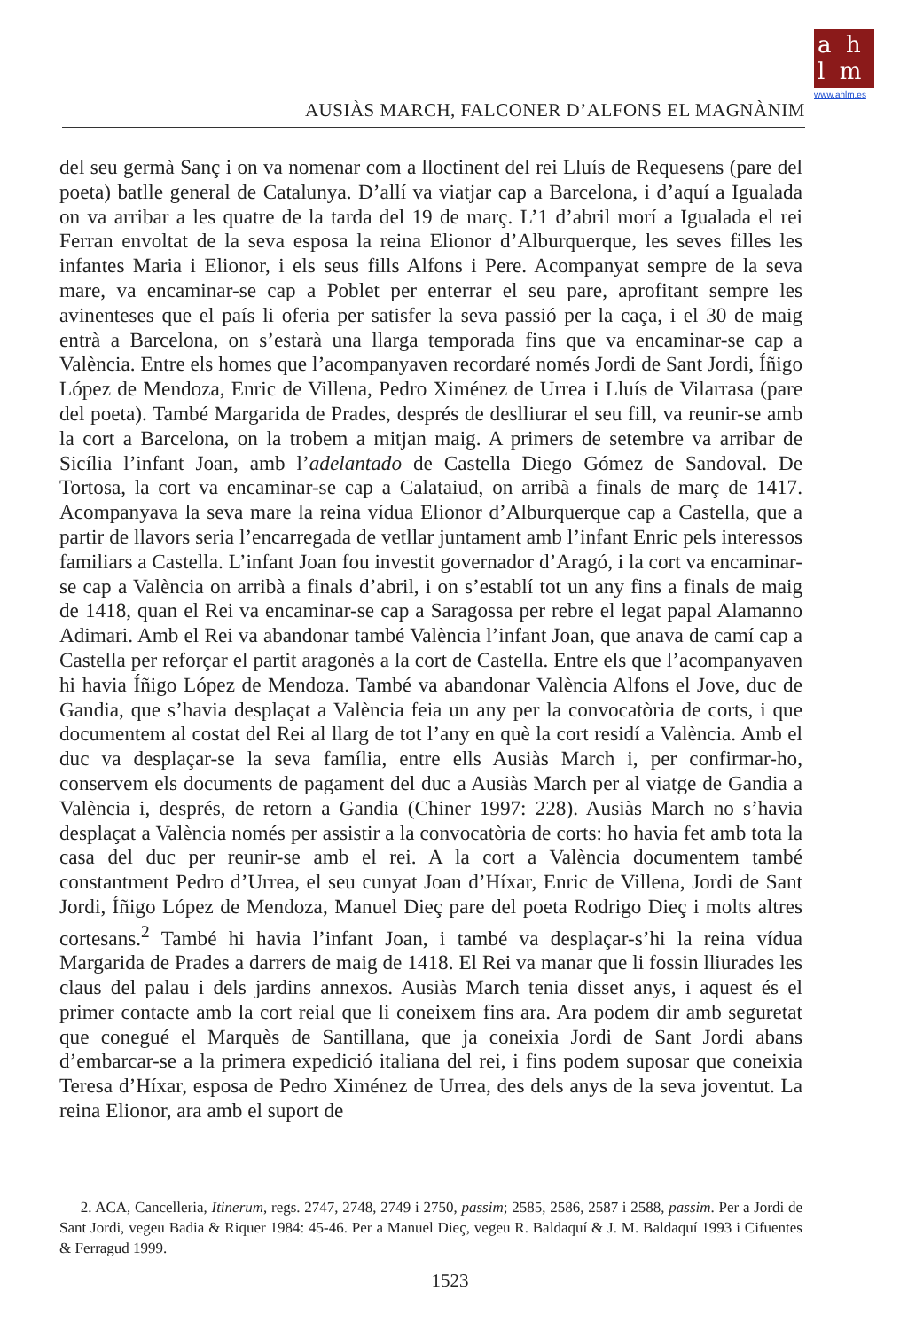a h
l m
www.ahlm.es
AUSIÀS MARCH, FALCONER D’ALFONS EL MAGNÀNIM
del seu germà Sanç i on va nomenar com a lloctinent del rei Lluís de Requesens (pare del poeta) batlle general de Catalunya. D’allí va viatjar cap a Barcelona, i d’aquí a Igualada on va arribar a les quatre de la tarda del 19 de març. L’1 d’abril morí a Igualada el rei Ferran envoltat de la seva esposa la reina Elionor d’Alburquerque, les seves filles les infantes Maria i Elionor, i els seus fills Alfons i Pere. Acompanyat sempre de la seva mare, va encaminar-se cap a Poblet per enterrar el seu pare, aprofitant sempre les avinenteses que el país li oferia per satisfer la seva passió per la caça, i el 30 de maig entrà a Barcelona, on s’estarà una llarga temporada fins que va encaminar-se cap a València. Entre els homes que l’acompanyaven recordaré només Jordi de Sant Jordi, Íñigo López de Mendoza, Enric de Villena, Pedro Ximénez de Urrea i Lluís de Vilarrasa (pare del poeta). També Margarida de Prades, després de deslliurar el seu fill, va reunir-se amb la cort a Barcelona, on la trobem a mitjan maig. A primers de setembre va arribar de Sicília l’infant Joan, amb l’adelantado de Castella Diego Gómez de Sandoval. De Tortosa, la cort va encaminar-se cap a Calataiud, on arribà a finals de març de 1417. Acompanyava la seva mare la reina vídua Elionor d’Alburquerque cap a Castella, que a partir de llavors seria l’encarregada de vetllar juntament amb l’infant Enric pels interessos familiars a Castella. L’infant Joan fou investit governador d’Aragó, i la cort va encaminar-se cap a València on arribà a finals d’abril, i on s’establí tot un any fins a finals de maig de 1418, quan el Rei va encaminar-se cap a Saragossa per rebre el legat papal Alamanno Adimari. Amb el Rei va abandonar també València l’infant Joan, que anava de camí cap a Castella per reforçar el partit aragonès a la cort de Castella. Entre els que l’acompanyaven hi havia Íñigo López de Mendoza. També va abandonar València Alfons el Jove, duc de Gandia, que s’havia desplaçat a València feia un any per la convocatòria de corts, i que documentem al costat del Rei al llarg de tot l’any en què la cort residí a València. Amb el duc va desplaçar-se la seva família, entre ells Ausiàs March i, per confirmar-ho, conservem els documents de pagament del duc a Ausiàs March per al viatge de Gandia a València i, després, de retorn a Gandia (Chiner 1997: 228). Ausiàs March no s’havia desplaçat a València només per assistir a la convocatòria de corts: ho havia fet amb tota la casa del duc per reunir-se amb el rei. A la cort a València documentem també constantment Pedro d’Urrea, el seu cunyat Joan d’Híxar, Enric de Villena, Jordi de Sant Jordi, Íñigo López de Mendoza, Manuel Dieç pare del poeta Rodrigo Dieç i molts altres cortesans.<sup>2</sup> També hi havia l’infant Joan, i també va desplaçar-s’hi la reina vídua Margarida de Prades a darrers de maig de 1418. El Rei va manar que li fossin lliurades les claus del palau i dels jardins annexos. Ausiàs March tenia disset anys, i aquest és el primer contacte amb la cort reial que li coneixem fins ara. Ara podem dir amb seguretat que conegué el Marquès de Santillana, que ja coneixia Jordi de Sant Jordi abans d’embarcar-se a la primera expedició italiana del rei, i fins podem suposar que coneixia Teresa d’Híxar, esposa de Pedro Ximénez de Urrea, des dels anys de la seva joventut. La reina Elionor, ara amb el suport de
2. ACA, Cancelleria, Itinerum, regs. 2747, 2748, 2749 i 2750, passim; 2585, 2586, 2587 i 2588, passim. Per a Jordi de Sant Jordi, vegeu Badia & Riquer 1984: 45-46. Per a Manuel Dieç, vegeu R. Baldaquí & J. M. Baldaquí 1993 i Cifuentes & Ferragud 1999.
1523